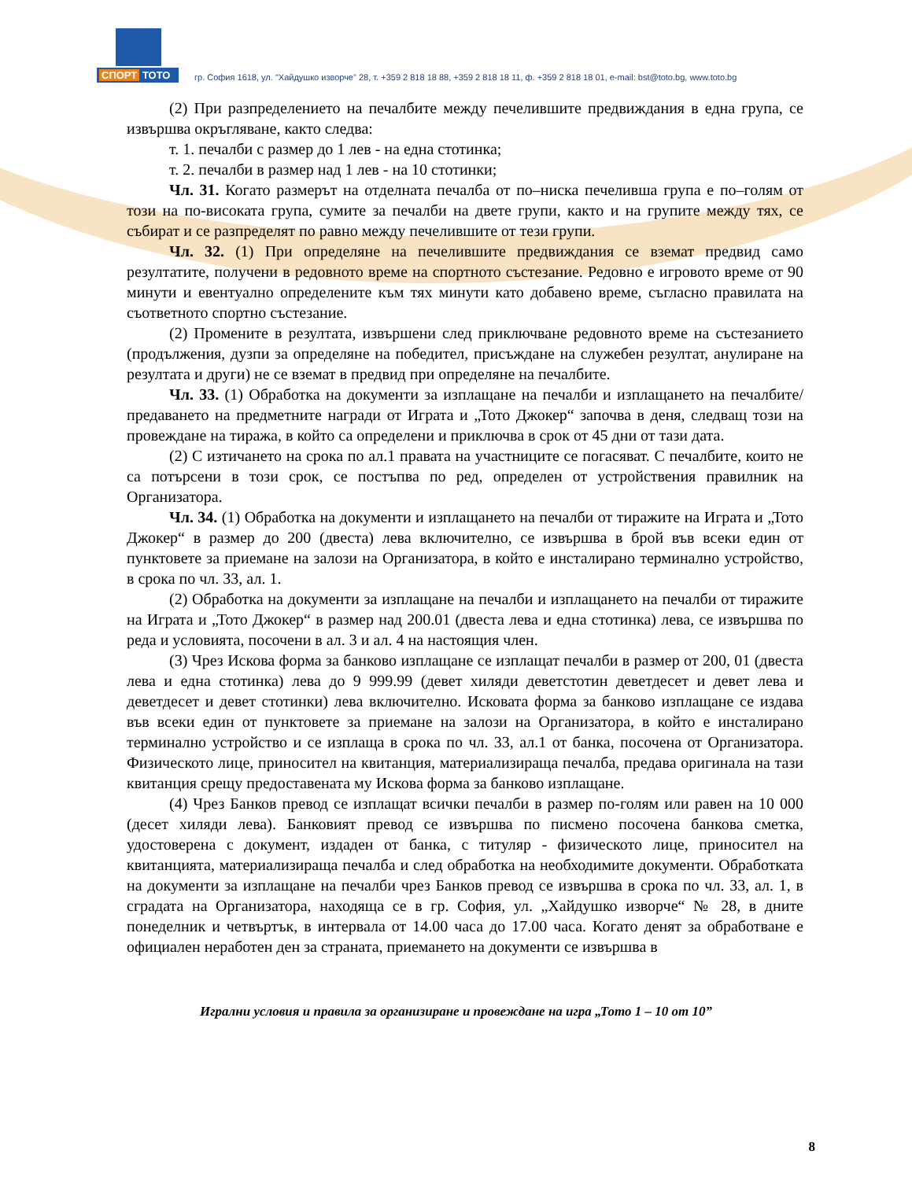СПОРТ ТОТО
гр. София 1618, ул. "Хайдушко изворче" 28, т. +359 2 818 18 88, +359 2 818 18 11, ф. +359 2 818 18 01, e-mail: bst@toto.bg, www.toto.bg
(2) При разпределението на печалбите между печелившите предвиждания в една група, се извършва окръгляване, както следва:
т. 1. печалби с размер до 1 лев - на една стотинка;
т. 2. печалби в размер над 1 лев - на 10 стотинки;
Чл. 31. Когато размерът на отделната печалба от по–ниска печеливша група е по–голям от този на по-високата група, сумите за печалби на двете групи, както и на групите между тях, се събират и се разпределят по равно между печелившите от тези групи.
Чл. 32. (1) При определяне на печелившите предвиждания се вземат предвид само резултатите, получени в редовното време на спортното състезание. Редовно е игровото време от 90 минути и евентуално определените към тях минути като добавено време, съгласно правилата на съответното спортно състезание.
(2) Промените в резултата, извършени след приключване редовното време на състезанието (продължения, дузпи за определяне на победител, присъждане на служебен резултат, анулиране на резултата и други) не се вземат в предвид при определяне на печалбите.
Чл. 33. (1) Обработка на документи за изплащане на печалби и изплащането на печалбите/ предаването на предметните награди от Играта и „Тото Джокер“ започва в деня, следващ този на провеждане на тиража, в който са определени и приключва в срок от 45 дни от тази дата.
(2) С изтичането на срока по ал.1 правата на участниците се погасяват. С печалбите, които не са потърсени в този срок, се постъпва по ред, определен от устройствения правилник на Организатора.
Чл. 34. (1) Обработка на документи и изплащането на печалби от тиражите на Играта и „Тото Джокер“ в размер до 200 (двеста) лева включително, се извършва в брой във всеки един от пунктовете за приемане на залози на Организатора, в който е инсталирано терминално устройство, в срока по чл. 33, ал. 1.
(2) Обработка на документи за изплащане на печалби и изплащането на печалби от тиражите на Играта и „Тото Джокер“ в размер над 200.01 (двеста лева и една стотинка) лева, се извършва по реда и условията, посочени в ал. 3 и ал. 4 на настоящия член.
(3) Чрез Искова форма за банково изплащане се изплащат печалби в размер от 200, 01 (двеста лева и една стотинка) лева до 9 999.99 (девет хиляди деветстотин деветдесет и девет лева и деветдесет и девет стотинки) лева включително. Исковата форма за банково изплащане се издава във всеки един от пунктовете за приемане на залози на Организатора, в който е инсталирано терминално устройство и се изплаща в срока по чл. 33, ал.1 от банка, посочена от Организатора. Физическото лице, приносител на квитанция, материализираща печалба, предава оригинала на тази квитанция срещу предоставената му Искова форма за банково изплащане.
(4) Чрез Банков превод се изплащат всички печалби в размер по-голям или равен на 10 000 (десет хиляди лева). Банковият превод се извършва по писмено посочена банкова сметка, удостоверена с документ, издаден от банка, с титуляр - физическото лице, приносител на квитанцията, материализираща печалба и след обработка на необходимите документи. Обработката на документи за изплащане на печалби чрез Банков превод се извършва в срока по чл. 33, ал. 1, в сградата на Организатора, находяща се в гр. София, ул. „Хайдушко изворче“ № 28, в дните понеделник и четвъртък, в интервала от 14.00 часа до 17.00 часа. Когато денят за обработване е официален неработен ден за страната, приемането на документи се извършва в
Игрални условия и правила за организиране и провеждане на игра „Тото 1 – 10 от 10”
8